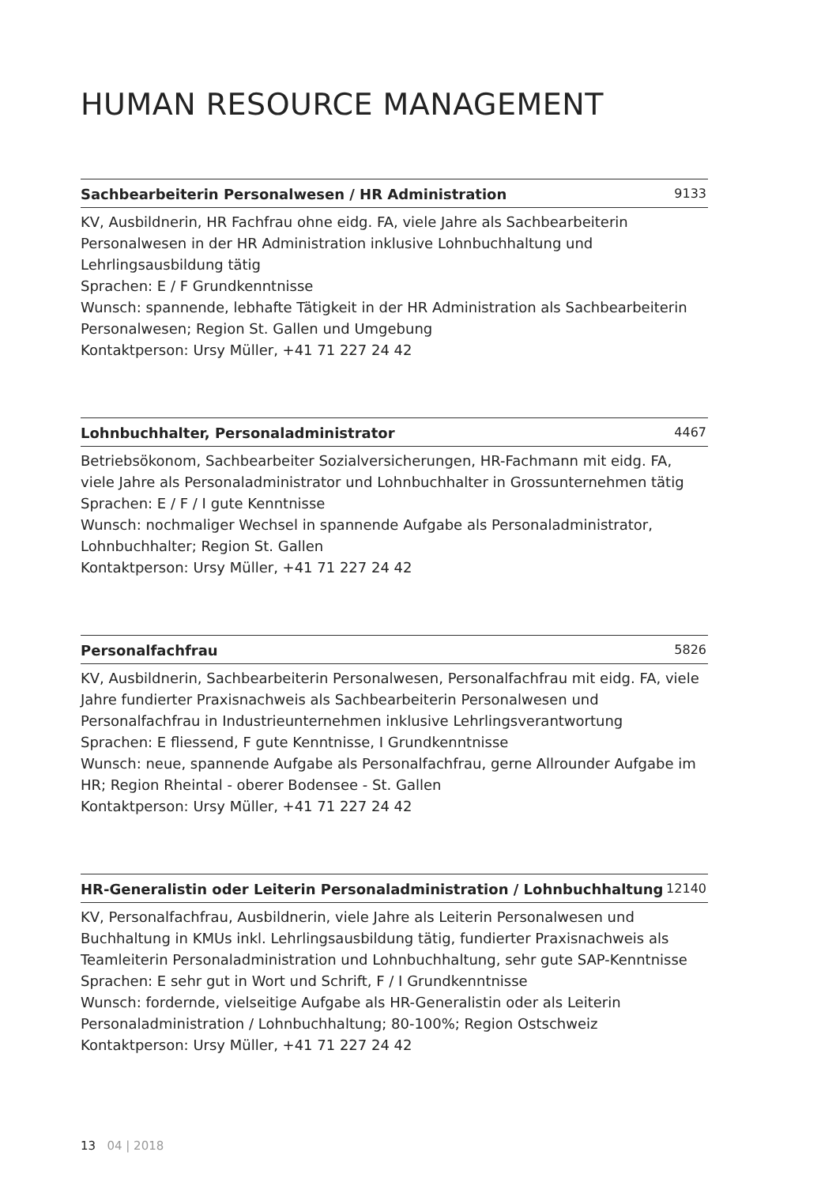HUMAN RESOURCE MANAGEMENT
Sachbearbeiterin Personalwesen / HR Administration 9133
KV, Ausbildnerin, HR Fachfrau ohne eidg. FA, viele Jahre als Sachbearbeiterin Personalwesen in der HR Administration inklusive Lohnbuchhaltung und Lehrlingsausbildung tätig
Sprachen: E / F Grundkenntnisse
Wunsch: spannende, lebhafte Tätigkeit in der HR Administration als Sachbearbeiterin Personalwesen; Region St. Gallen und Umgebung
Kontaktperson: Ursy Müller, +41 71 227 24 42
Lohnbuchhalter, Personaladministrator 4467
Betriebsökonom, Sachbearbeiter Sozialversicherungen, HR-Fachmann mit eidg. FA, viele Jahre als Personaladministrator und Lohnbuchhalter in Grossunternehmen tätig
Sprachen: E / F / I gute Kenntnisse
Wunsch: nochmaliger Wechsel in spannende Aufgabe als Personaladministrator, Lohnbuchhalter; Region St. Gallen
Kontaktperson: Ursy Müller, +41 71 227 24 42
Personalfachfrau 5826
KV, Ausbildnerin, Sachbearbeiterin Personalwesen, Personalfachfrau mit eidg. FA, viele Jahre fundierter Praxisnachweis als Sachbearbeiterin Personalwesen und Personalfachfrau in Industrieunternehmen inklusive Lehrlingsverantwortung
Sprachen: E fliessend, F gute Kenntnisse, I Grundkenntnisse
Wunsch: neue, spannende Aufgabe als Personalfachfrau, gerne Allrounder Aufgabe im HR; Region Rheintal - oberer Bodensee - St. Gallen
Kontaktperson: Ursy Müller, +41 71 227 24 42
HR-Generalistin oder Leiterin Personaladministration / Lohnbuchhaltung 12140
KV, Personalfachfrau, Ausbildnerin, viele Jahre als Leiterin Personalwesen und Buchhaltung in KMUs inkl. Lehrlingsausbildung tätig, fundierter Praxisnachweis als Teamleiterin Personaladministration und Lohnbuchhaltung, sehr gute SAP-Kenntnisse
Sprachen: E sehr gut in Wort und Schrift, F / I Grundkenntnisse
Wunsch: fordernde, vielseitige Aufgabe als HR-Generalistin oder als Leiterin Personaladministration / Lohnbuchhaltung; 80-100%; Region Ostschweiz
Kontaktperson: Ursy Müller, +41 71 227 24 42
13 04 | 2018